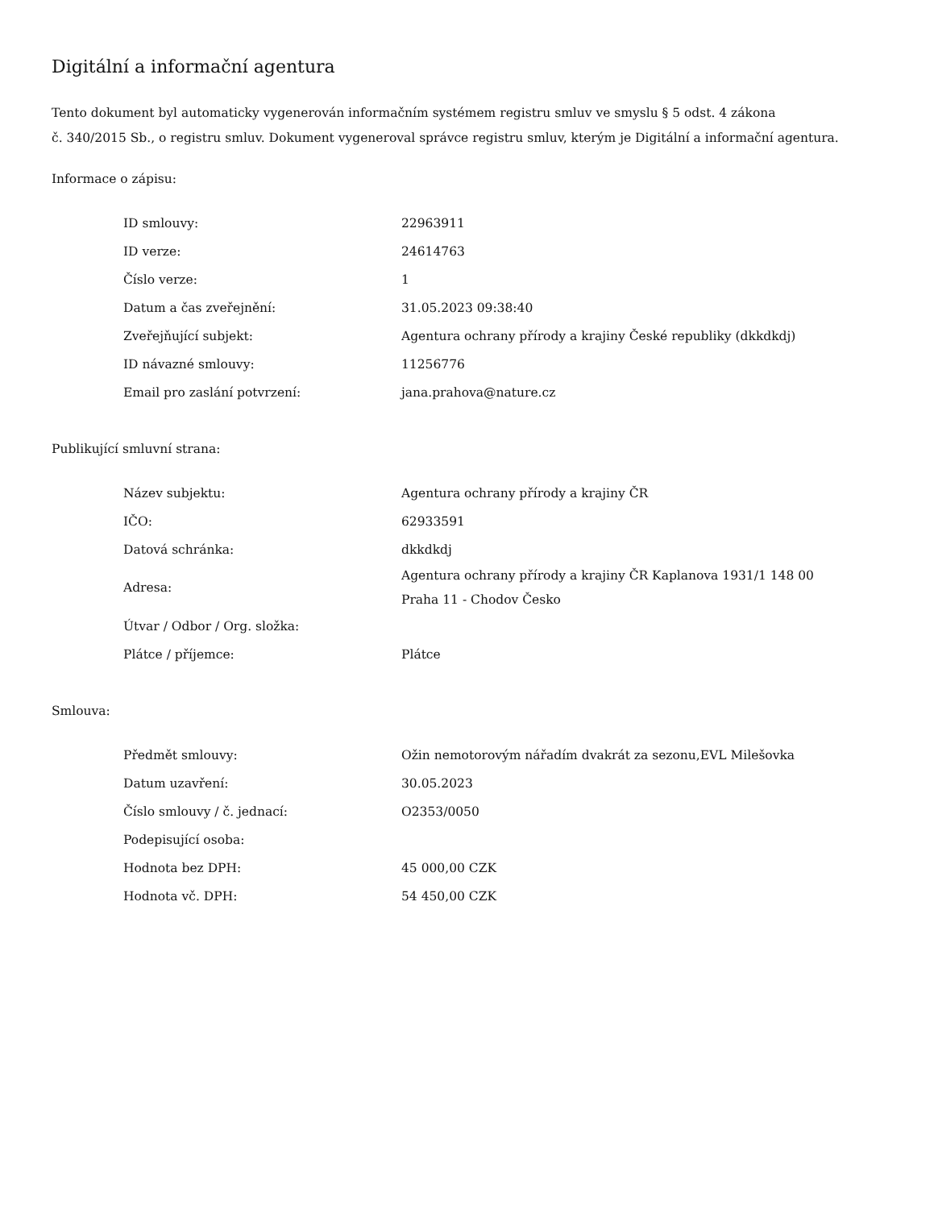Digitální a informační agentura
Tento dokument byl automaticky vygenerován informačním systémem registru smluv ve smyslu § 5 odst. 4 zákona
č. 340/2015 Sb., o registru smluv. Dokument vygeneroval správce registru smluv, kterým je Digitální a informační agentura.
Informace o zápisu:
| ID smlouvy: | 22963911 |
| ID verze: | 24614763 |
| Číslo verze: | 1 |
| Datum a čas zveřejnění: | 31.05.2023 09:38:40 |
| Zveřejňující subjekt: | Agentura ochrany přírody a krajiny České republiky (dkkdkdj) |
| ID návazné smlouvy: | 11256776 |
| Email pro zaslání potvrzení: | jana.prahova@nature.cz |
Publikující smluvní strana:
| Název subjektu: | Agentura ochrany přírody a krajiny ČR |
| IČO: | 62933591 |
| Datová schránka: | dkkdkdj |
| Adresa: | Agentura ochrany přírody a krajiny ČR Kaplanova 1931/1 148 00 Praha 11 - Chodov Česko |
| Útvar / Odbor / Org. složka: | |
| Plátce / příjemce: | Plátce |
Smlouva:
| Předmět smlouvy: | Ožin nemotorovým nářadím dvakrát za sezonu,EVL Milešovka |
| Datum uzavření: | 30.05.2023 |
| Číslo smlouvy / č. jednací: | O2353/0050 |
| Podepisující osoba: | |
| Hodnota bez DPH: | 45 000,00 CZK |
| Hodnota vč. DPH: | 54 450,00 CZK |